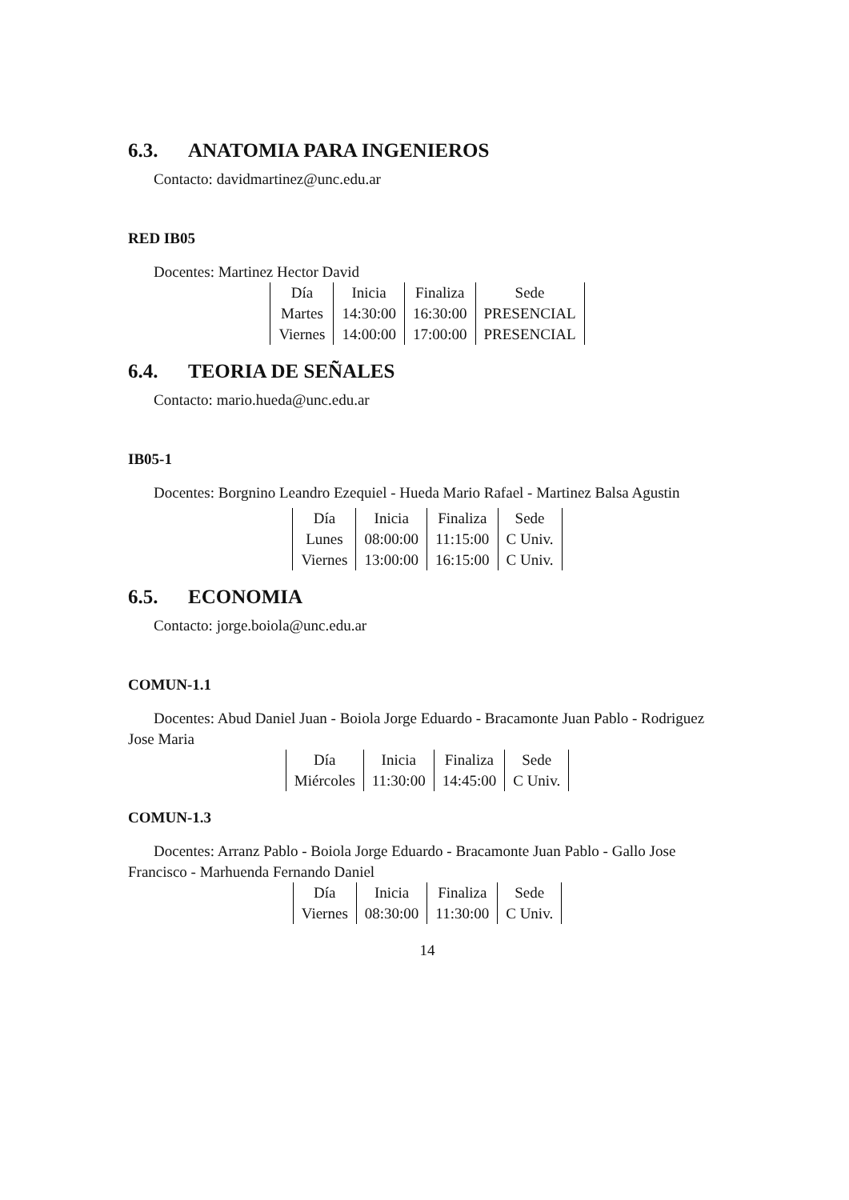6.3. ANATOMIA PARA INGENIEROS
Contacto: davidmartinez@unc.edu.ar
RED IB05
Docentes: Martinez Hector David
| Día | Inicia | Finaliza | Sede |
| Martes | 14:30:00 | 16:30:00 | PRESENCIAL |
| Viernes | 14:00:00 | 17:00:00 | PRESENCIAL |
6.4. TEORIA DE SEÑALES
Contacto: mario.hueda@unc.edu.ar
IB05-1
Docentes: Borgnino Leandro Ezequiel - Hueda Mario Rafael - Martinez Balsa Agustin
| Día | Inicia | Finaliza | Sede |
| Lunes | 08:00:00 | 11:15:00 | C Univ. |
| Viernes | 13:00:00 | 16:15:00 | C Univ. |
6.5. ECONOMIA
Contacto: jorge.boiola@unc.edu.ar
COMUN-1.1
Docentes: Abud Daniel Juan - Boiola Jorge Eduardo - Bracamonte Juan Pablo - Rodriguez Jose Maria
| Día | Inicia | Finaliza | Sede |
| Miércoles | 11:30:00 | 14:45:00 | C Univ. |
COMUN-1.3
Docentes: Arranz Pablo - Boiola Jorge Eduardo - Bracamonte Juan Pablo - Gallo Jose Francisco - Marhuenda Fernando Daniel
| Día | Inicia | Finaliza | Sede |
| Viernes | 08:30:00 | 11:30:00 | C Univ. |
14